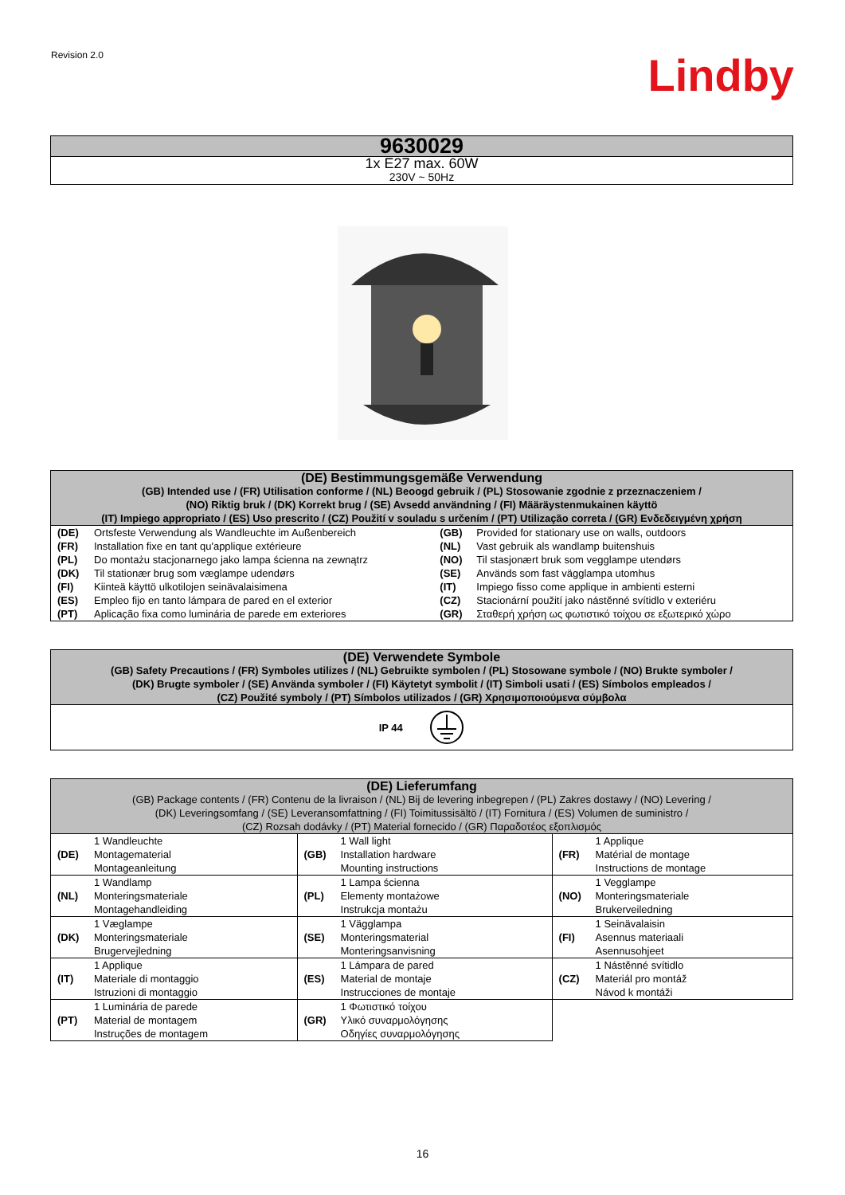Revision 2.0
Lindby
| 9630029 |
| 1x E27 max. 60W 230V ~ 50Hz |
| (DE) Bestimmungsgemäße Verwendung (GB) Intended use / (FR) Utilisation conforme / (NL) Beoogd gebruik / (PL) Stosowanie zgodnie z przeznaczeniem / (NO) Riktig bruk / (DK) Korrekt brug / (SE) Avsedd användning / (FI) Määräystenmukainen käyttö (IT) Impiego appropriato / (ES) Uso prescrito / (CZ) Použití v souladu s určením / (PT) Utilização correta / (GR) Ενδεδειγμένη χρήση | | | |
| (DE) | Ortsfeste Verwendung als Wandleuchte im Außenbereich | (GB) | Provided for stationary use on walls, outdoors |
| (FR) | Installation fixe en tant qu'applique extérieure | (NL) | Vast gebruik als wandlamp buitenshuis |
| (PL) | Do montażu stacjonarnego jako lampa ścienna na zewnątrz | (NO) | Til stasjonært bruk som vegglampe utendørs |
| (DK) | Til stationær brug som væglampe udendørs | (SE) | Används som fast vägglampa utomhus |
| (FI) | Kiinteä käyttö ulkotilojen seinävalaisimena | (IT) | Impiego fisso come applique in ambienti esterni |
| (ES) | Empleo fijo en tanto lámpara de pared en el exterior | (CZ) | Stacionární použití jako nástěnné svítidlo v exteriéru |
| (PT) | Aplicação fixa como luminária de parede em exteriores | (GR) | Σταθερή χρήση ως φωτιστικό τοίχου σε εξωτερικό χώρο |
| (DE) Verwendete Symbole (GB) Safety Precautions / (FR) Symboles utilizes / (NL) Gebruikte symbolen / (PL) Stosowane symbole / (NO) Brukte symboler / (DK) Brugte symboler / (SE) Använda symboler / (FI) Käytetyt symbolit / (IT) Simboli usati / (ES) Símbolos empleados / (CZ) Použité symboly / (PT) Símbolos utilizados / (GR) Χρησιμοποιούμενα σύμβολα |
| IP 44 |
| (DE) Lieferumfang (GB) Package contents / (FR) Contenu de la livraison / (NL) Bij de levering inbegrepen / (PL) Zakres dostawy / (NO) Levering / (DK) Leveringsomfang / (SE) Leveransomfattning / (FI) Toimitussisältö / (IT) Fornitura / (ES) Volumen de suministro / (CZ) Rozsah dodávky / (PT) Material fornecido / (GR) Παραδοτέος εξοπλισμός | | | | | |
| (DE) | 1 Wandleuchte Montagematerial Montageanleitung | (GB) | 1 Wall light Installation hardware Mounting instructions | (FR) | 1 Applique Matérial de montage Instructions de montage |
| (NL) | 1 Wandlamp Monteringsmateriale Montagehandleiding | (PL) | 1 Lampa ścienna Elementy montażowe Instrukcja montażu | (NO) | 1 Vegglampe Monteringsmateriale Brukerveiledning |
| (DK) | 1 Væglampe Monteringsmateriale Brugervejledning | (SE) | 1 Vägglampa Monteringsmaterial Monteringsanvisning | (FI) | 1 Seinävalaisin Asennus materiaali Asennusohjeet |
| (IT) | 1 Applique Materiale di montaggio Istruzioni di montaggio | (ES) | 1 Lámpara de pared Material de montaje Instrucciones de montaje | (CZ) | 1 Nástěnné svítidlo Materiál pro montáž Návod k montáži |
| (PT) | 1 Luminária de parede Material de montagem Instruções de montagem | (GR) | 1 Φωτιστικό τοίχου Υλικό συναρμολόγησης Οδηγίες συναρμολόγησης | | |
16